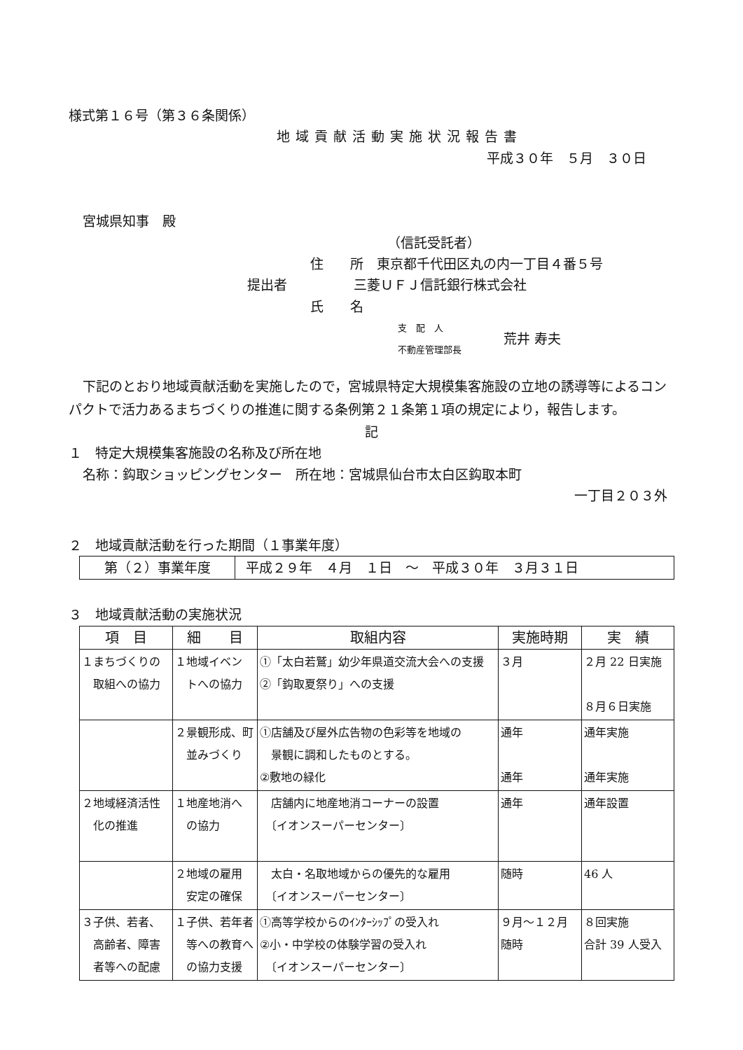様式第１６号（第３６条関係）
地域貢献活動実施状況報告書
平成３０年　５月　３０日
宮城県知事　殿
（信託受託者）
住　　所　東京都千代田区丸の内一丁目４番５号
提出者　　　　　三菱ＵＦＪ信託銀行株式会社
氏　　名
支　配　人
不動産管理部長
荒井 寿夫
下記のとおり地域貢献活動を実施したので，宮城県特定大規模集客施設の立地の誘導等によるコンパクトで活力あるまちづくりの推進に関する条例第２１条第１項の規定により，報告します。
記
１　特定大規模集客施設の名称及び所在地
名称：鈎取ショッピングセンター　所在地：宮城県仙台市太白区鈎取本町
一丁目２０３外
２　地域貢献活動を行った期間（１事業年度）
| 第（２）事業年度 | 平成２９年 ４月 １日 ～ 平成３０年 ３月３１日 |
３　地域貢献活動の実施状況
| 項 目 | 細 目 | 取組内容 | 実施時期 | 実 績 |
| --- | --- | --- | --- | --- |
| １まちづくりの 取組への協力 | １地域イベン トへの協力 | ①「太白若鷲」幼少年県道交流大会への支援 ②「鈎取夏祭り」への支援 | ３月 | ２月 22 日実施 ８月６日実施 |
| | ２景観形成、町 並みづくり | ①店舗及び屋外広告物の色彩等を地域の 景観に調和したものとする。 ②敷地の緑化 | 通年 通年 | 通年実施 通年実施 |
| ２地域経済活性 化の推進 | １地産地消へ の協力 | 店舗内に地産地消コーナーの設置 〔イオンスーパーセンター〕 | 通年 | 通年設置 |
| | ２地域の雇用 安定の確保 | 太白・名取地域からの優先的な雇用 〔イオンスーパーセンター〕 | 随時 | 46 人 |
| ３子供、若者、 高齢者、障害 者等への配慮 | １子供、若年者 等への教育へ の協力支援 | ①高等学校からのｲﾝﾀｰｼｯﾌﾟの受入れ ②小・中学校の体験学習の受入れ 〔イオンスーパーセンター〕 | ９月～１２月 随時 | ８回実施 合計 39 人受入 |